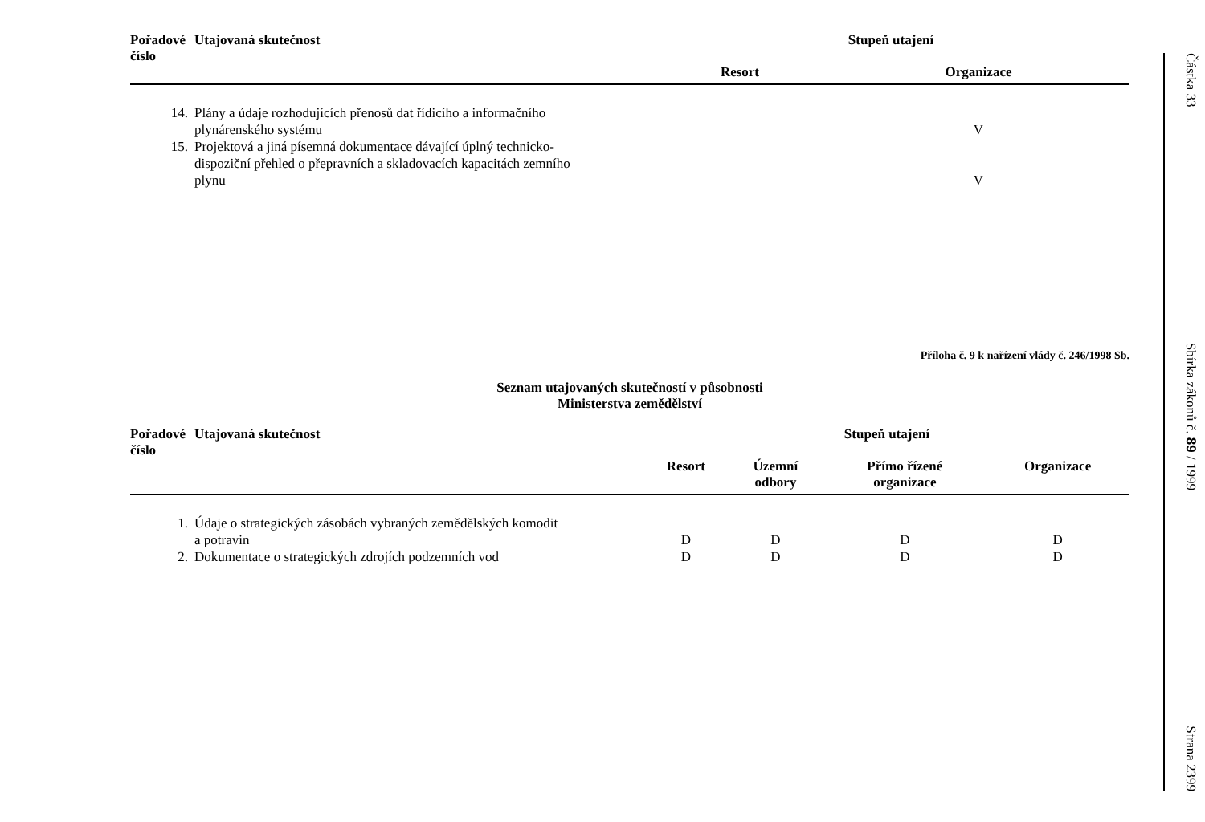| Pořadové číslo | Utajovaná skutečnost | Stupeň utajení | | |
| --- | --- | --- | --- | --- |
| | | Resort | Organizace | |
| 14. | Plány a údaje rozhodujících přenosů dat řídicího a informačního plynárenského systému | | V | |
| 15. | Projektová a jiná písemná dokumentace dávající úplný technicko- dispoziční přehled o přepravních a skladovacích kapacitách zemního plynu | | V | |
Příloha č. 9 k nařízení vlády č. 246/1998 Sb.
Seznam utajovaných skutečností v působnosti
Ministerstva zemědělství
| Pořadové číslo | Utajovaná skutečnost | Stupeň utajení | | | |
| --- | --- | --- | --- | --- | --- |
| | | Resort | Územní odbory | Přímo řízené organizace | Organizace |
| 1. | Údaje o strategických zásobách vybraných zemědělských komodit a potravin | D | D | D | D |
| 2. | Dokumentace o strategických zdrojích podzemních vod | D | D | D | D |
Částka 33 Sbírka zákonů č. 89 / 1999 Strana 2399